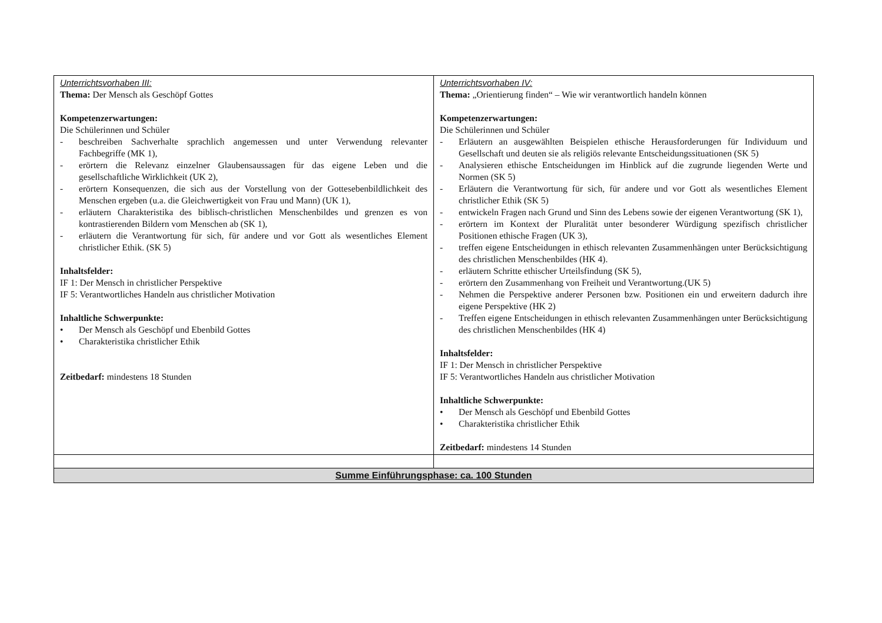| Unterrichtsvorhaben III: Thema: Der Mensch als Geschöpf Gottes Kompetenzerwartungen: Die Schülerinnen und Schüler - beschreiben Sachverhalte sprachlich angemessen und unter Verwendung relevanter Fachbegriffe (MK 1), - erörtern die Relevanz einzelner Glaubensaussagen für das eigene Leben und die gesellschaftliche Wirklichkeit (UK 2), - erörtern Konsequenzen, die sich aus der Vorstellung von der Gottesebenbildlichkeit des Menschen ergeben (u.a. die Gleichwertigkeit von Frau und Mann) (UK 1), - erläutern Charakteristika des biblisch-christlichen Menschenbildes und grenzen es von kontrastierenden Bildern vom Menschen ab (SK 1), - erläutern die Verantwortung für sich, für andere und vor Gott als wesentliches Element christlicher Ethik. (SK 5) Inhaltsfelder: IF 1: Der Mensch in christlicher Perspektive IF 5: Verantwortliches Handeln aus christlicher Motivation Inhaltliche Schwerpunkte: • Der Mensch als Geschöpf und Ebenbild Gottes • Charakteristika christlicher Ethik Zeitbedarf: mindestens 18 Stunden | Unterrichtsvorhaben IV: Thema: „Orientierung finden“ – Wie wir verantwortlich handeln können Kompetenzerwartungen: Die Schülerinnen und Schüler - Erläutern an ausgewählten Beispielen ethische Herausforderungen für Individuum und Gesellschaft und deuten sie als religiös relevante Entscheidungssituationen (SK 5) - Analysieren ethische Entscheidungen im Hinblick auf die zugrunde liegenden Werte und Normen (SK 5) - Erläutern die Verantwortung für sich, für andere und vor Gott als wesentliches Element christlicher Ethik (SK 5) - entwickeln Fragen nach Grund und Sinn des Lebens sowie der eigenen Verantwortung (SK 1), - erörtern im Kontext der Pluralität unter besonderer Würdigung spezifisch christlicher Positionen ethische Fragen (UK 3), - treffen eigene Entscheidungen in ethisch relevanten Zusammenhängen unter Berücksichtigung des christlichen Menschenbildes (HK 4). - erläutern Schritte ethischer Urteilsfindung (SK 5), - erörtern den Zusammenhang von Freiheit und Verantwortung.(UK 5) - Nehmen die Perspektive anderer Personen bzw. Positionen ein und erweitern dadurch ihre eigene Perspektive (HK 2) - Treffen eigene Entscheidungen in ethisch relevanten Zusammenhängen unter Berücksichtigung des christlichen Menschenbildes (HK 4) Inhaltsfelder: IF 1: Der Mensch in christlicher Perspektive IF 5: Verantwortliches Handeln aus christlicher Motivation Inhaltliche Schwerpunkte: • Der Mensch als Geschöpf und Ebenbild Gottes • Charakteristika christlicher Ethik Zeitbedarf: mindestens 14 Stunden |
| Summe Einführungsphase: ca. 100 Stunden | |